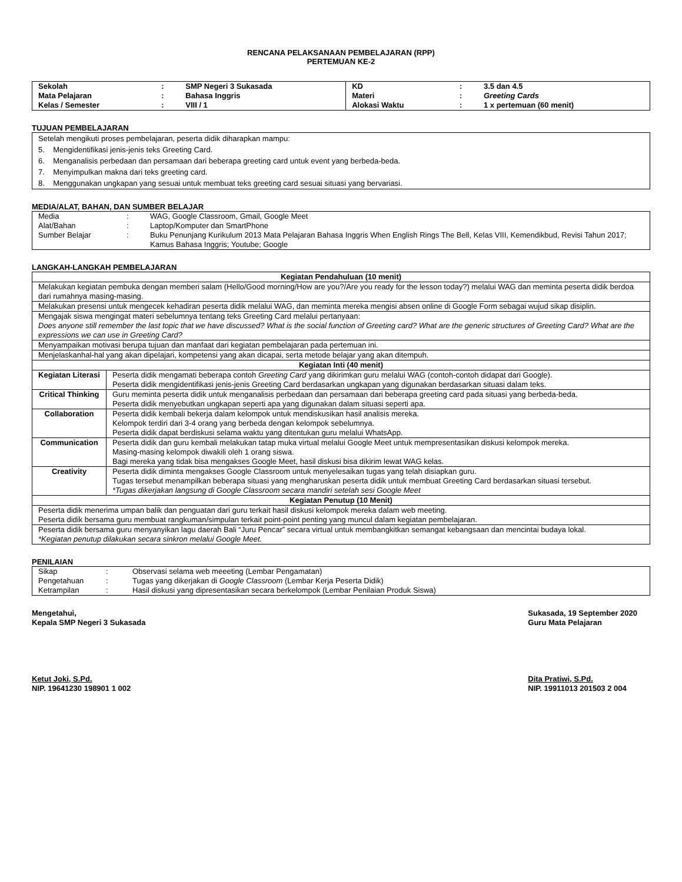RENCANA PELAKSANAAN PEMBELAJARAN (RPP)
PERTEMUAN KE-2
| Sekolah | : | SMP Negeri 3 Sukasada | KD | : | 3.5 dan 4.5 |
| Mata Pelajaran | : | Bahasa Inggris | Materi | : | Greeting Cards |
| Kelas / Semester | : | VIII / 1 | Alokasi Waktu | : | 1 x pertemuan (60 menit) |
TUJUAN PEMBELAJARAN
Setelah mengikuti proses pembelajaran, peserta didik diharapkan mampu:
5. Mengidentifikasi jenis-jenis teks Greeting Card.
6. Menganalisis perbedaan dan persamaan dari beberapa greeting card untuk event yang berbeda-beda.
7. Menyimpulkan makna dari teks greeting card.
8. Menggunakan ungkapan yang sesuai untuk membuat teks greeting card sesuai situasi yang bervariasi.
MEDIA/ALAT, BAHAN, DAN SUMBER BELAJAR
| Media | : | WAG, Google Classroom, Gmail, Google Meet |
| Alat/Bahan | : | Laptop/Komputer dan SmartPhone |
| Sumber Belajar | : | Buku Penunjang Kurikulum 2013 Mata Pelajaran Bahasa Inggris When English Rings The Bell, Kelas VIII, Kemendikbud, Revisi Tahun 2017; Kamus Bahasa Inggris; Youtube; Google |
LANGKAH-LANGKAH PEMBELAJARAN
| Kegiatan Pendahuluan (10 menit) | |
| Melakukan kegiatan pembuka dengan memberi salam (Hello/Good morning/How are you?/Are you ready for the lesson today?) melalui WAG dan meminta peserta didik berdoa dari rumahnya masing-masing. | |
| Melakukan presensi untuk mengecek kehadiran peserta didik melalui WAG, dan meminta mereka mengisi absen online di Google Form sebagai wujud sikap disiplin. | |
| Mengajak siswa mengingat materi sebelumnya tentang teks Greeting Card melalui pertanyaan: Does anyone still remember the last topic that we have discussed? What is the social function of Greeting card? What are the generic structures of Greeting Card? What are the expressions we can use in Greeting Card? | |
| Menyampaikan motivasi berupa tujuan dan manfaat dari kegiatan pembelajaran pada pertemuan ini. | |
| Menjelaskanhal-hal yang akan dipelajari, kompetensi yang akan dicapai, serta metode belajar yang akan ditempuh. | |
| Kegiatan Inti (40 menit) | |
| Kegiatan Literasi | Peserta didik mengamati beberapa contoh Greeting Card yang dikirimkan guru melalui WAG (contoh-contoh didapat dari Google). Peserta didik mengidentifikasi jenis-jenis Greeting Card berdasarkan ungkapan yang digunakan berdasarkan situasi dalam teks. |
| Critical Thinking | Guru meminta peserta didik untuk menganalisis perbedaan dan persamaan dari beberapa greeting card pada situasi yang berbeda-beda. Peserta didik menyebutkan ungkapan seperti apa yang digunakan dalam situasi seperti apa. |
| Collaboration | Peserta didik kembali bekerja dalam kelompok untuk mendiskusikan hasil analisis mereka. Kelompok terdiri dari 3-4 orang yang berbeda dengan kelompok sebelumnya. Peserta didik dapat berdiskusi selama waktu yang ditentukan guru melalui WhatsApp. |
| Communication | Peserta didik dan guru kembali melakukan tatap muka virtual melalui Google Meet untuk mempresentasikan diskusi kelompok mereka. Masing-masing kelompok diwakili oleh 1 orang siswa. Bagi mereka yang tidak bisa mengakses Google Meet, hasil diskusi bisa dikirim lewat WAG kelas. |
| Creativity | Peserta didik diminta mengakses Google Classroom untuk menyelesaikan tugas yang telah disiapkan guru. Tugas tersebut menampilkan beberapa situasi yang mengharuskan peserta didik untuk membuat Greeting Card berdasarkan situasi tersebut. *Tugas dikerjakan langsung di Google Classroom secara mandiri setelah sesi Google Meet |
| Kegiatan Penutup (10 Menit) | |
| Peserta didik menerima umpan balik dan penguatan dari guru terkait hasil diskusi kelompok mereka dalam web meeting. Peserta didik bersama guru membuat rangkuman/simpulan terkait point-point penting yang muncul dalam kegiatan pembelajaran. | |
| Peserta didik bersama guru menyanyikan lagu daerah Bali “Juru Pencar” secara virtual untuk membangkitkan semangat kebangsaan dan mencintai budaya lokal. *Kegiatan penutup dilakukan secara sinkron melalui Google Meet. | |
PENILAIAN
| Sikap | : | Observasi selama web meeeting (Lembar Pengamatan) |
| Pengetahuan | : | Tugas yang dikerjakan di Google Classroom (Lembar Kerja Peserta Didik) |
| Ketrampilan | : | Hasil diskusi yang dipresentasikan secara berkelompok (Lembar Penilaian Produk Siswa) |
Mengetahui,
Kepala SMP Negeri 3 Sukasada
Ketut Joki, S.Pd.
NIP. 19641230 198901 1 002
Sukasada, 19 September 2020
Guru Mata Pelajaran
Dita Pratiwi, S.Pd.
NIP. 19911013 201503 2 004